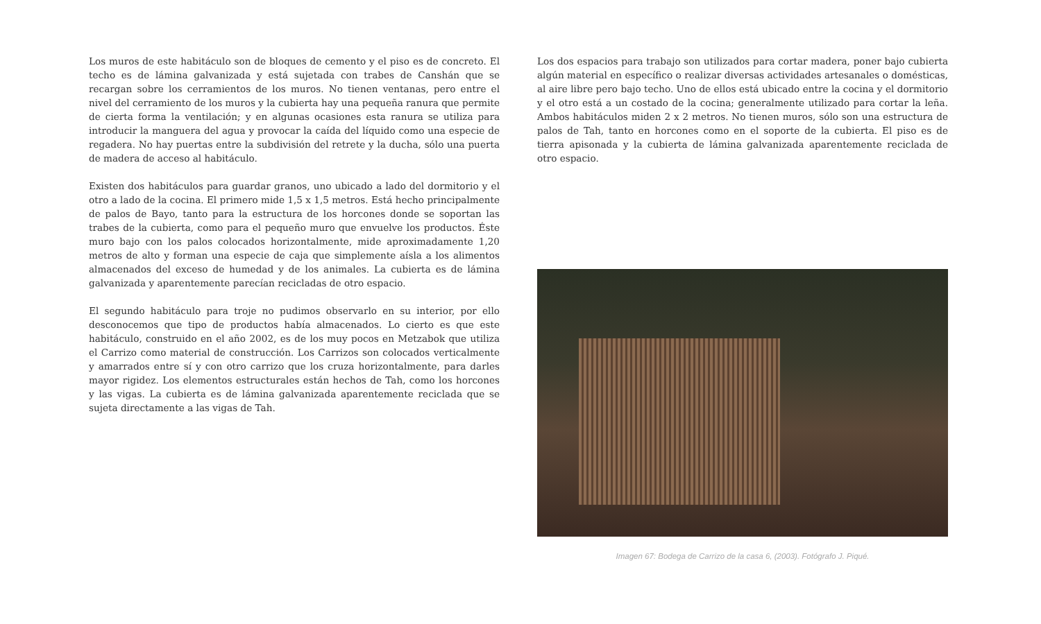Los muros de este habitáculo son de bloques de cemento y el piso es de concreto. El techo es de lámina galvanizada y está sujetada con trabes de Canshán que se recargan sobre los cerramientos de los muros. No tienen ventanas, pero entre el nivel del cerramiento de los muros y la cubierta hay una pequeña ranura que permite de cierta forma la ventilación; y en algunas ocasiones esta ranura se utiliza para introducir la manguera del agua y provocar la caída del líquido como una especie de regadera. No hay puertas entre la subdivisión del retrete y la ducha, sólo una puerta de madera de acceso al habitáculo.
Existen dos habitáculos para guardar granos, uno ubicado a lado del dormitorio y el otro a lado de la cocina. El primero mide 1,5 x 1,5 metros. Está hecho principalmente de palos de Bayo, tanto para la estructura de los horcones donde se soportan las trabes de la cubierta, como para el pequeño muro que envuelve los productos. Éste muro bajo con los palos colocados horizontalmente, mide aproximadamente 1,20 metros de alto y forman una especie de caja que simplemente aísla a los alimentos almacenados del exceso de humedad y de los animales. La cubierta es de lámina galvanizada y aparentemente parecían recicladas de otro espacio.
El segundo habitáculo para troje no pudimos observarlo en su interior, por ello desconocemos que tipo de productos había almacenados. Lo cierto es que este habitáculo, construido en el año 2002, es de los muy pocos en Metzabok que utiliza el Carrizo como material de construcción. Los Carrizos son colocados verticalmente y amarrados entre sí y con otro carrizo que los cruza horizontalmente, para darles mayor rigidez. Los elementos estructurales están hechos de Tah, como los horcones y las vigas. La cubierta es de lámina galvanizada aparentemente reciclada que se sujeta directamente a las vigas de Tah.
Los dos espacios para trabajo son utilizados para cortar madera, poner bajo cubierta algún material en específico o realizar diversas actividades artesanales o domésticas, al aire libre pero bajo techo. Uno de ellos está ubicado entre la cocina y el dormitorio y el otro está a un costado de la cocina; generalmente utilizado para cortar la leña. Ambos habitáculos miden 2 x 2 metros. No tienen muros, sólo son una estructura de palos de Tah, tanto en horcones como en el soporte de la cubierta. El piso es de tierra apisonada y la cubierta de lámina galvanizada aparentemente reciclada de otro espacio.
Imagen 67: Bodega de Carrizo de la casa 6, (2003). Fotógrafo J. Piqué.